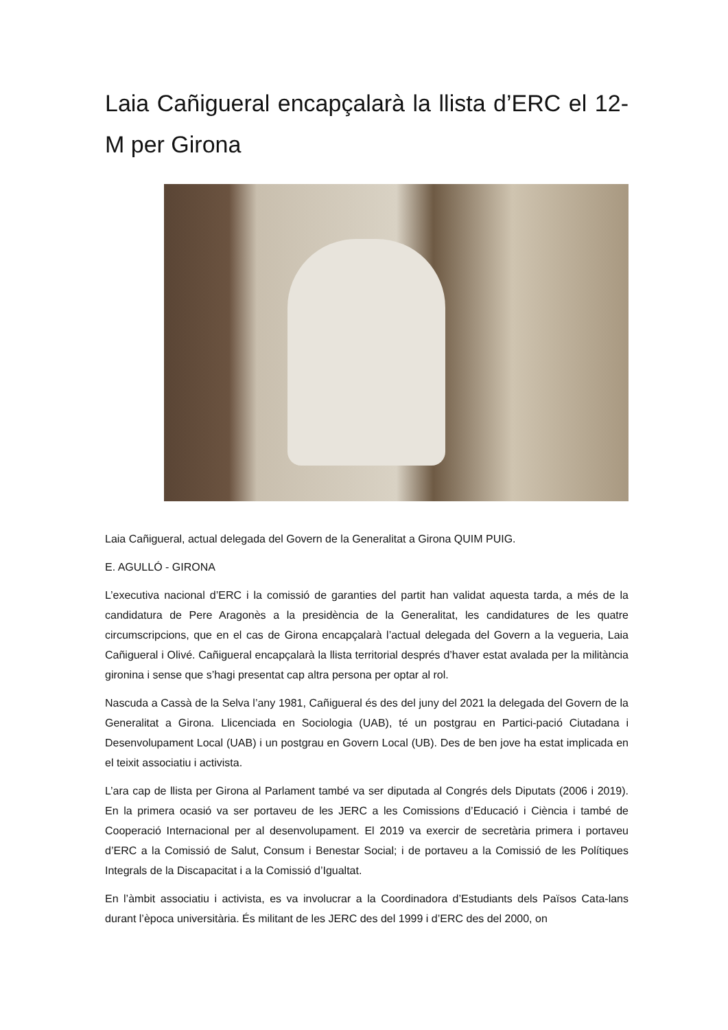Laia Cañigueral encapçalarà la llista d’ERC el 12-M per Girona
Laia Cañigueral, actual delegada del Govern de la Generalitat a Girona QUIM PUIG.
E. AGULLÓ - GIRONA
L’executiva nacional d’ERC i la comissió de garanties del partit han validat aquesta tarda, a més de la candidatura de Pere Aragonès a la presidència de la Generalitat, les candidatures de les quatre circumscripcions, que en el cas de Girona encapçalarà l’actual delegada del Govern a la vegueria, Laia Cañigueral i Olivé. Cañigueral encapçalarà la llista territorial després d’haver estat avalada per la militància gironina i sense que s’hagi presentat cap altra persona per optar al rol.
Nascuda a Cassà de la Selva l’any 1981, Cañigueral és des del juny del 2021 la delegada del Govern de la Generalitat a Girona. Llicenciada en Sociologia (UAB), té un postgrau en Partici-pació Ciutadana i Desenvolupament Local (UAB) i un postgrau en Govern Local (UB). Des de ben jove ha estat implicada en el teixit associatiu i activista.
L’ara cap de llista per Girona al Parlament també va ser diputada al Congrés dels Diputats (2006 i 2019). En la primera ocasió va ser portaveu de les JERC a les Comissions d’Educació i Ciència i també de Cooperació Internacional per al desenvolupament. El 2019 va exercir de secretària primera i portaveu d’ERC a la Comissió de Salut, Consum i Benestar Social; i de portaveu a la Comissió de les Polítiques Integrals de la Discapacitat i a la Comissió d’Igualtat.
En l’àmbit associatiu i activista, es va involucrar a la Coordinadora d’Estudiants dels Països Cata-lans durant l’època universitària. És militant de les JERC des del 1999 i d’ERC des del 2000, on